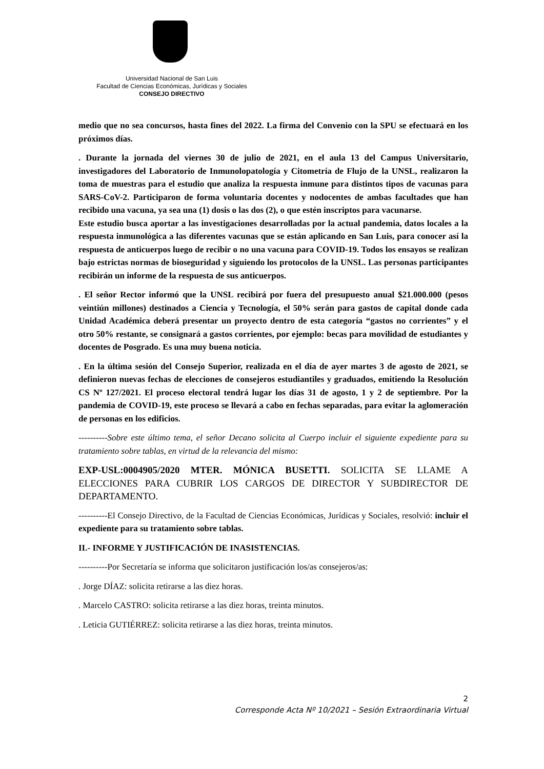Universidad Nacional de San Luis
Facultad de Ciencias Económicas, Jurídicas y Sociales
CONSEJO DIRECTIVO
medio que no sea concursos, hasta fines del 2022. La firma del Convenio con la SPU se efectuará en los próximos días.
. Durante la jornada del viernes 30 de julio de 2021, en el aula 13 del Campus Universitario, investigadores del Laboratorio de Inmunolopatología y Citometría de Flujo de la UNSL, realizaron la toma de muestras para el estudio que analiza la respuesta inmune para distintos tipos de vacunas para SARS-CoV-2. Participaron de forma voluntaria docentes y nodocentes de ambas facultades que han recibido una vacuna, ya sea una (1) dosis o las dos (2), o que estén inscriptos para vacunarse.
Este estudio busca aportar a las investigaciones desarrolladas por la actual pandemia, datos locales a la respuesta inmunológica a las diferentes vacunas que se están aplicando en San Luis, para conocer así la respuesta de anticuerpos luego de recibir o no una vacuna para COVID-19. Todos los ensayos se realizan bajo estrictas normas de bioseguridad y siguiendo los protocolos de la UNSL. Las personas participantes recibirán un informe de la respuesta de sus anticuerpos.
. El señor Rector informó que la UNSL recibirá por fuera del presupuesto anual $21.000.000 (pesos veintiún millones) destinados a Ciencia y Tecnología, el 50% serán para gastos de capital donde cada Unidad Académica deberá presentar un proyecto dentro de esta categoría “gastos no corrientes” y el otro 50% restante, se consignará a gastos corrientes, por ejemplo: becas para movilidad de estudiantes y docentes de Posgrado. Es una muy buena noticia.
. En la última sesión del Consejo Superior, realizada en el día de ayer martes 3 de agosto de 2021, se definieron nuevas fechas de elecciones de consejeros estudiantiles y graduados, emitiendo la Resolución CS Nº 127/2021. El proceso electoral tendrá lugar los días 31 de agosto, 1 y 2 de septiembre. Por la pandemia de COVID-19, este proceso se llevará a cabo en fechas separadas, para evitar la aglomeración de personas en los edificios.
----------Sobre este último tema, el señor Decano solicita al Cuerpo incluir el siguiente expediente para su tratamiento sobre tablas, en virtud de la relevancia del mismo:
EXP-USL:0004905/2020 MTER. MÓNICA BUSETTI. SOLICITA SE LLAME A ELECCIONES PARA CUBRIR LOS CARGOS DE DIRECTOR Y SUBDIRECTOR DE DEPARTAMENTO.
----------El Consejo Directivo, de la Facultad de Ciencias Económicas, Jurídicas y Sociales, resolvió: incluir el expediente para su tratamiento sobre tablas.
II.- INFORME Y JUSTIFICACIÓN DE INASISTENCIAS.
----------Por Secretaría se informa que solicitaron justificación los/as consejeros/as:
. Jorge DÍAZ: solicita retirarse a las diez horas.
. Marcelo CASTRO: solicita retirarse a las diez horas, treinta minutos.
. Leticia GUTIÉRREZ: solicita retirarse a las diez horas, treinta minutos.
2
Corresponde Acta Nº 10/2021 – Sesión Extraordinaria Virtual